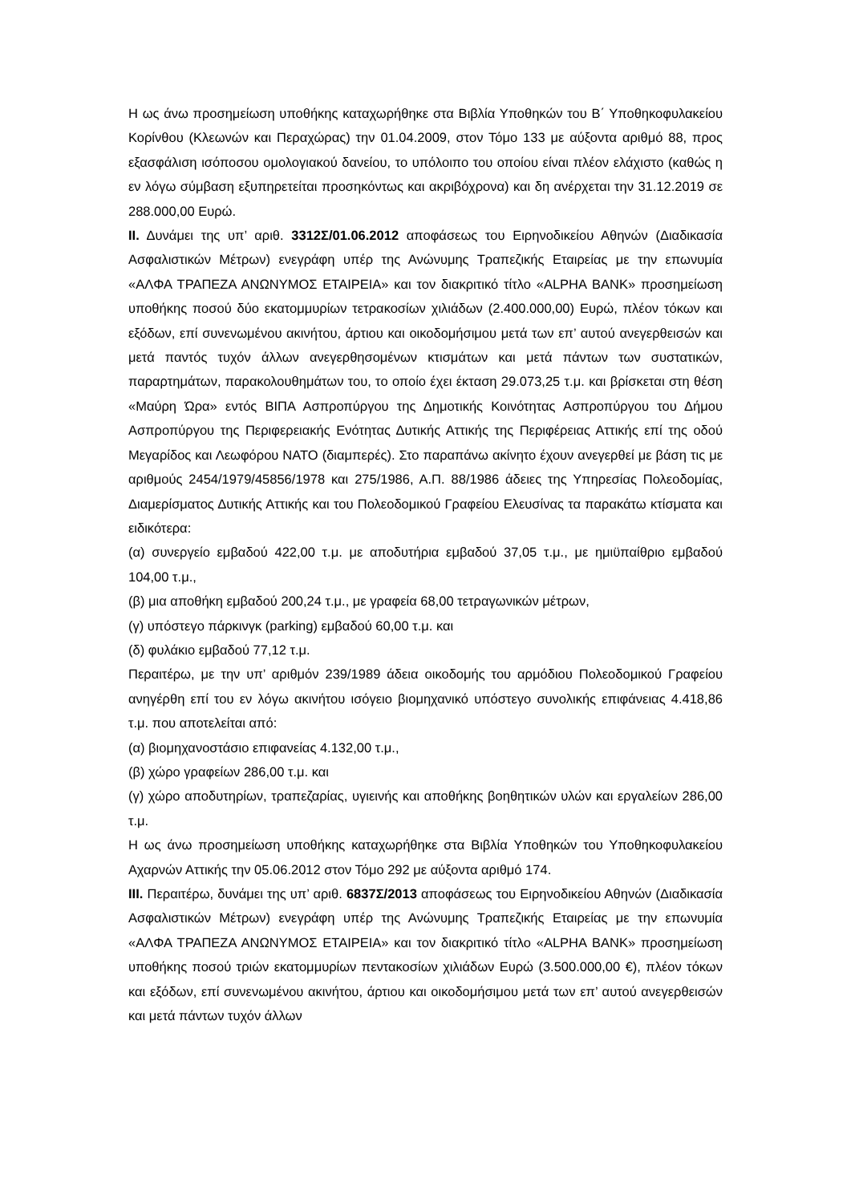Η ως άνω προσημείωση υποθήκης καταχωρήθηκε στα Βιβλία Υποθηκών του Β΄ Υποθηκοφυλακείου Κορίνθου (Κλεωνών και Περαχώρας) την 01.04.2009, στον Τόμο 133 με αύξοντα αριθμό 88, προς εξασφάλιση ισόποσου ομολογιακού δανείου, το υπόλοιπο του οποίου είναι πλέον ελάχιστο (καθώς η εν λόγω σύμβαση εξυπηρετείται προσηκόντως και ακριβόχρονα) και δη ανέρχεται την 31.12.2019 σε 288.000,00 Ευρώ.
ΙΙ. Δυνάμει της υπ’ αριθ. 3312Σ/01.06.2012 αποφάσεως του Ειρηνοδικείου Αθηνών (Διαδικασία Ασφαλιστικών Μέτρων) ενεγράφη υπέρ της Ανώνυμης Τραπεζικής Εταιρείας με την επωνυμία «ΑΛΦΑ ΤΡΑΠΕΖΑ ΑΝΩΝΥΜΟΣ ΕΤΑΙΡΕΙΑ» και τον διακριτικό τίτλο «ALPHA BANK» προσημείωση υποθήκης ποσού δύο εκατομμυρίων τετρακοσίων χιλιάδων (2.400.000,00) Ευρώ, πλέον τόκων και εξόδων, επί συνενωμένου ακινήτου, άρτιου και οικοδομήσιμου μετά των επ’ αυτού ανεγερθεισών και μετά παντός τυχόν άλλων ανεγερθησομένων κτισμάτων και μετά πάντων των συστατικών, παραρτημάτων, παρακολουθημάτων του, το οποίο έχει έκταση 29.073,25 τ.μ. και βρίσκεται στη θέση «Μαύρη Ώρα» εντός ΒΙΠΑ Ασπροπύργου της Δημοτικής Κοινότητας Ασπροπύργου του Δήμου Ασπροπύργου της Περιφερειακής Ενότητας Δυτικής Αττικής της Περιφέρειας Αττικής επί της οδού Μεγαρίδος και Λεωφόρου ΝΑΤΟ (διαμπερές). Στο παραπάνω ακίνητο έχουν ανεγερθεί με βάση τις με αριθμούς 2454/1979/45856/1978 και 275/1986, Α.Π. 88/1986 άδειες της Υπηρεσίας Πολεοδομίας, Διαμερίσματος Δυτικής Αττικής και του Πολεοδομικού Γραφείου Ελευσίνας τα παρακάτω κτίσματα και ειδικότερα:
(α) συνεργείο εμβαδού 422,00 τ.μ. με αποδυτήρια εμβαδού 37,05 τ.μ., με ημιϋπαίθριο εμβαδού 104,00 τ.μ.,
(β) μια αποθήκη εμβαδού 200,24 τ.μ., με γραφεία 68,00 τετραγωνικών μέτρων,
(γ) υπόστεγο πάρκινγκ (parking) εμβαδού 60,00 τ.μ. και
(δ) φυλάκιο εμβαδού 77,12 τ.μ.
Περαιτέρω, με την υπ’ αριθμόν 239/1989 άδεια οικοδομής του αρμόδιου Πολεοδομικού Γραφείου ανηγέρθη επί του εν λόγω ακινήτου ισόγειο βιομηχανικό υπόστεγο συνολικής επιφάνειας 4.418,86 τ.μ. που αποτελείται από:
(α) βιομηχανοστάσιο επιφανείας 4.132,00 τ.μ.,
(β) χώρο γραφείων 286,00 τ.μ. και
(γ) χώρο αποδυτηρίων, τραπεζαρίας, υγιεινής και αποθήκης βοηθητικών υλών και εργαλείων 286,00 τ.μ.
Η ως άνω προσημείωση υποθήκης καταχωρήθηκε στα Βιβλία Υποθηκών του Υποθηκοφυλακείου Αχαρνών Αττικής την 05.06.2012 στον Τόμο 292 με αύξοντα αριθμό 174.
ΙΙΙ. Περαιτέρω, δυνάμει της υπ’ αριθ. 6837Σ/2013 αποφάσεως του Ειρηνοδικείου Αθηνών (Διαδικασία Ασφαλιστικών Μέτρων) ενεγράφη υπέρ της Ανώνυμης Τραπεζικής Εταιρείας με την επωνυμία «ΑΛΦΑ ΤΡΑΠΕΖΑ ΑΝΩΝΥΜΟΣ ΕΤΑΙΡΕΙΑ» και τον διακριτικό τίτλο «ALPHA BANK» προσημείωση υποθήκης ποσού τριών εκατομμυρίων πεντακοσίων χιλιάδων Ευρώ (3.500.000,00 €), πλέον τόκων και εξόδων, επί συνενωμένου ακινήτου, άρτιου και οικοδομήσιμου μετά των επ’ αυτού ανεγερθεισών και μετά πάντων τυχόν άλλων